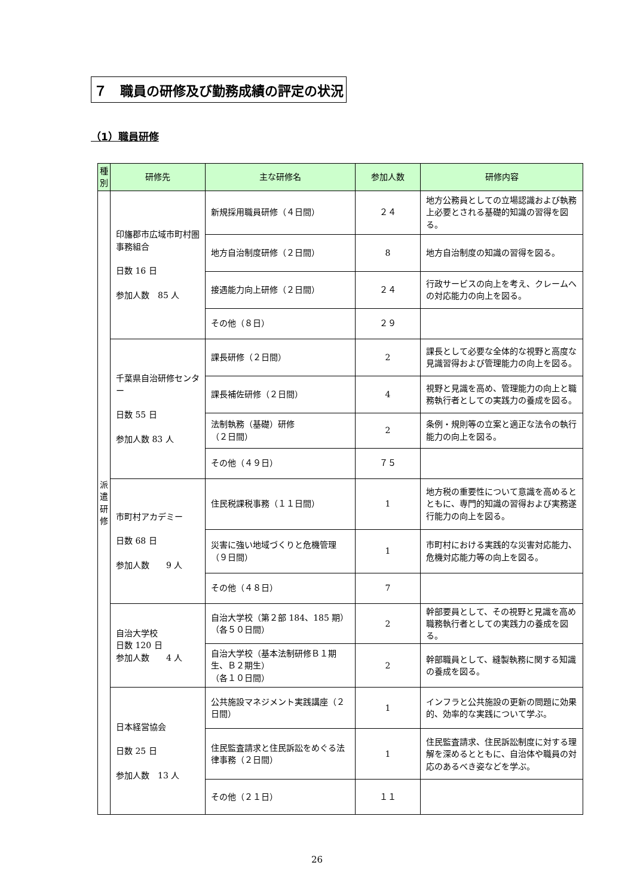７　職員の研修及び勤務成績の評定の状況
（1）職員研修
| 種別 | 研修先 | 主な研修名 | 参加人数 | 研修内容 |
| --- | --- | --- | --- | --- |
| 派遣研修 | 印旛郡市広域市町村圏事務組合 日数 16 日 参加人数 85 人 | 新規採用職員研修（４日間） | ２４ | 地方公務員としての立場認識および執務上必要とされる基礎的知識の習得を図る。 |
| | | 地方自治制度研修（２日間） | 8 | 地方自治制度の知識の習得を図る。 |
| | | 接遇能力向上研修（２日間） | ２４ | 行政サービスの向上を考え、クレームへの対応能力の向上を図る。 |
| | | その他（８日） | ２９ | |
| | 千葉県自治研修センター 日数 55 日 参加人数 83 人 | 課長研修（２日間） | 2 | 課長として必要な全体的な視野と高度な見識習得および管理能力の向上を図る。 |
| | | 課長補佐研修（２日間） | 4 | 視野と見識を高め、管理能力の向上と職務執行者としての実践力の養成を図る。 |
| | | 法制執務（基礎）研修 （２日間） | 2 | 条例・規則等の立案と適正な法令の執行能力の向上を図る。 |
| | | その他（４９日） | ７５ | |
| | 市町村アカデミー 日数 68 日 参加人数 9 人 | 住民税課税事務（１１日間） | 1 | 地方税の重要性について意識を高めるとともに、専門的知識の習得および実務遂行能力の向上を図る。 |
| | | 災害に強い地域づくりと危機管理（９日間） | 1 | 市町村における実践的な災害対応能力、危機対応能力等の向上を図る。 |
| | | その他（４８日） | 7 | |
| | 自治大学校 日数 120 日 参加人数 4 人 | 自治大学校（第２部 184、185 期）（各５０日間） | 2 | 幹部要員として、その視野と見識を高め職務執行者としての実践力の養成を図る。 |
| | | 自治大学校（基本法制研修Ｂ１期生、Ｂ２期生） （各１０日間） | 2 | 幹部職員として、縫製執務に関する知識の養成を図る。 |
| | 日本経営協会 日数 25 日 参加人数 13 人 | 公共施設マネジメント実践講座（２日間） | 1 | インフラと公共施設の更新の問題に効果的、効率的な実践について学ぶ。 |
| | | 住民監査請求と住民訴訟をめぐる法律事務（２日間） | 1 | 住民監査請求、住民訴訟制度に対する理解を深めるとともに、自治体や職員の対応のあるべき姿などを学ぶ。 |
| | | その他（２１日） | １１ | |
26